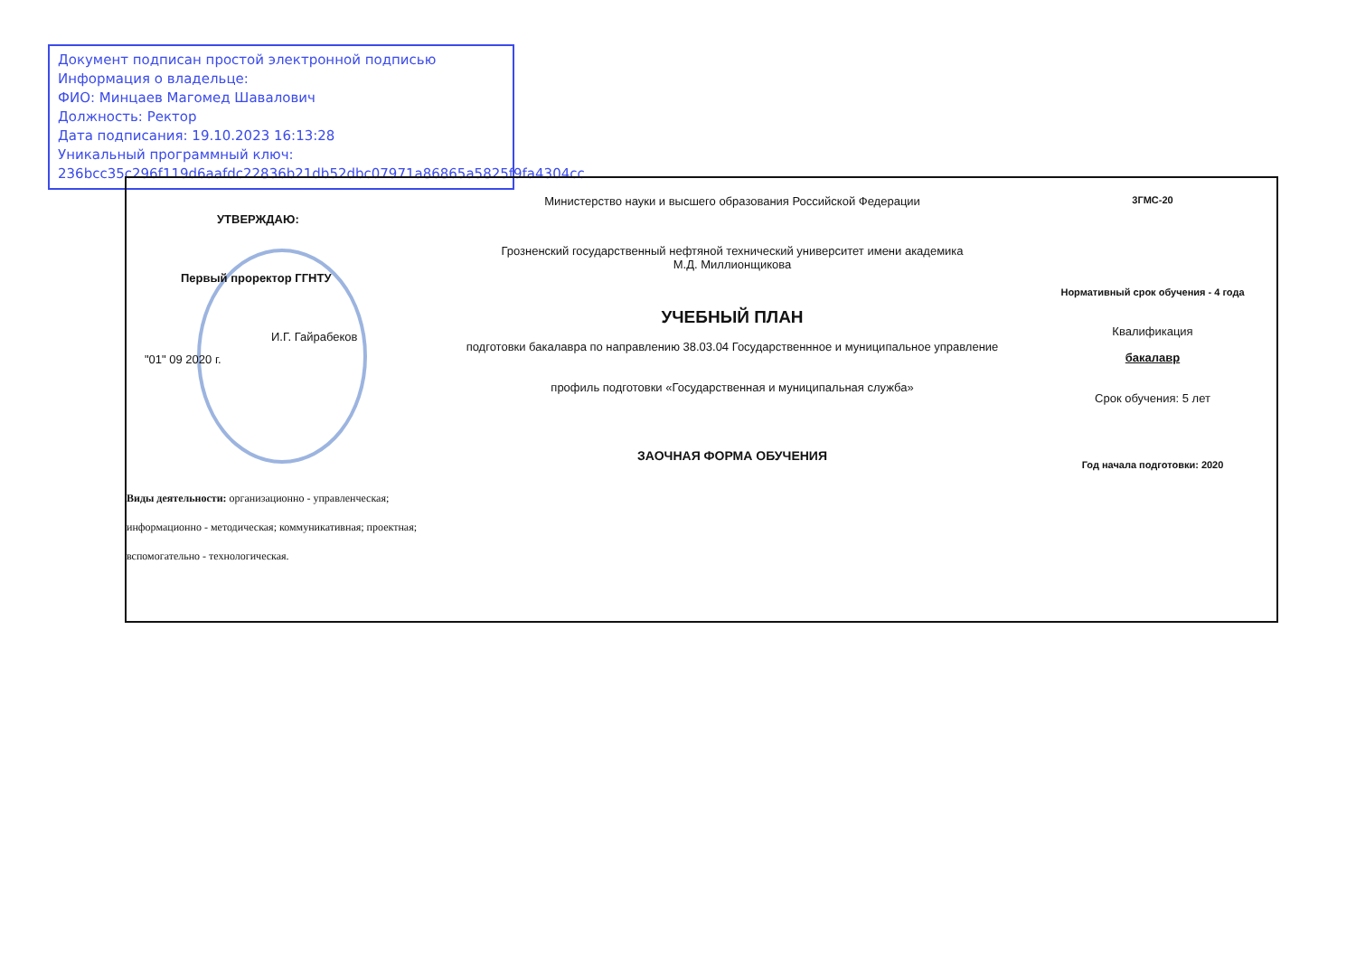Документ подписан простой электронной подписью
Информация о владельце:
ФИО: Минцаев Магомед Шавалович
Должность: Ректор
Дата подписания: 19.10.2023 16:13:28
Уникальный программный ключ:
236bcc35c296f119d6aafdc22836b21db52dbc07971a86865a5825f9fa4304cc
УТВЕРЖДАЮ:
Первый проректор ГГНТУ
И.Г. Гайрабеков
"01" 09 2020 г.
Виды деятельности: организационно - управленческая;
информационно - методическая; коммуникативная; проектная;
вспомогательно - технологическая.
Министерство науки и высшего образования Российской Федерации
Грозненский государственный нефтяной технический университет имени академика
М.Д. Миллионщикова
УЧЕБНЫЙ ПЛАН
подготовки бакалавра по направлению 38.03.04 Государственнное и муниципальное управление
профиль подготовки «Государственная и муниципальная служба»
ЗАОЧНАЯ ФОРМА ОБУЧЕНИЯ
3ГМС-20
Нормативный срок обучения - 4 года
Квалификация
бакалавр
Срок обучения: 5 лет
Год начала подготовки: 2020